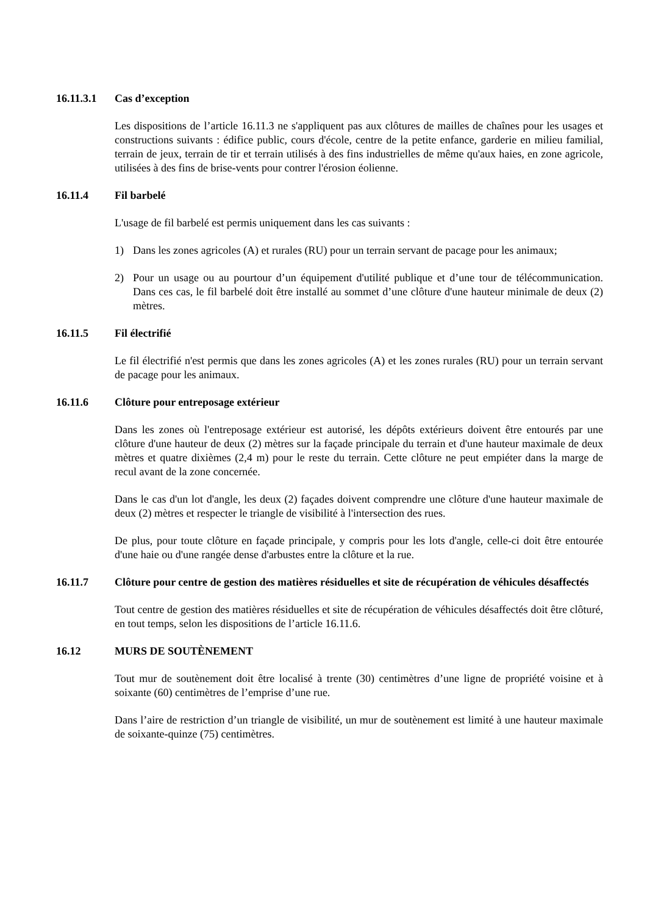16.11.3.1 Cas d’exception
Les dispositions de l’article 16.11.3 ne s'appliquent pas aux clôtures de mailles de chaînes pour les usages et constructions suivants : édifice public, cours d'école, centre de la petite enfance, garderie en milieu familial, terrain de jeux, terrain de tir et terrain utilisés à des fins industrielles de même qu'aux haies, en zone agricole, utilisées à des fins de brise-vents pour contrer l'érosion éolienne.
16.11.4 Fil barbelé
L'usage de fil barbelé est permis uniquement dans les cas suivants :
1) Dans les zones agricoles (A) et rurales (RU) pour un terrain servant de pacage pour les animaux;
2) Pour un usage ou au pourtour d’un équipement d'utilité publique et d’une tour de télécommunication. Dans ces cas, le fil barbelé doit être installé au sommet d’une clôture d'une hauteur minimale de deux (2) mètres.
16.11.5 Fil électrifié
Le fil électrifié n'est permis que dans les zones agricoles (A) et les zones rurales (RU) pour un terrain servant de pacage pour les animaux.
16.11.6 Clôture pour entreposage extérieur
Dans les zones où l'entreposage extérieur est autorisé, les dépôts extérieurs doivent être entourés par une clôture d'une hauteur de deux (2) mètres sur la façade principale du terrain et d'une hauteur maximale de deux mètres et quatre dixièmes (2,4 m) pour le reste du terrain. Cette clôture ne peut empiéter dans la marge de recul avant de la zone concernée.
Dans le cas d'un lot d'angle, les deux (2) façades doivent comprendre une clôture d'une hauteur maximale de deux (2) mètres et respecter le triangle de visibilité à l'intersection des rues.
De plus, pour toute clôture en façade principale, y compris pour les lots d'angle, celle-ci doit être entourée d'une haie ou d'une rangée dense d'arbustes entre la clôture et la rue.
16.11.7 Clôture pour centre de gestion des matières résiduelles et site de récupération de véhicules désaffectés
Tout centre de gestion des matières résiduelles et site de récupération de véhicules désaffectés doit être clôturé, en tout temps, selon les dispositions de l’article 16.11.6.
16.12 MURS DE SOUTÈNEMENT
Tout mur de soutènement doit être localisé à trente (30) centimètres d’une ligne de propriété voisine et à soixante (60) centimètres de l’emprise d’une rue.
Dans l’aire de restriction d’un triangle de visibilité, un mur de soutènement est limité à une hauteur maximale de soixante-quinze (75) centimètres.